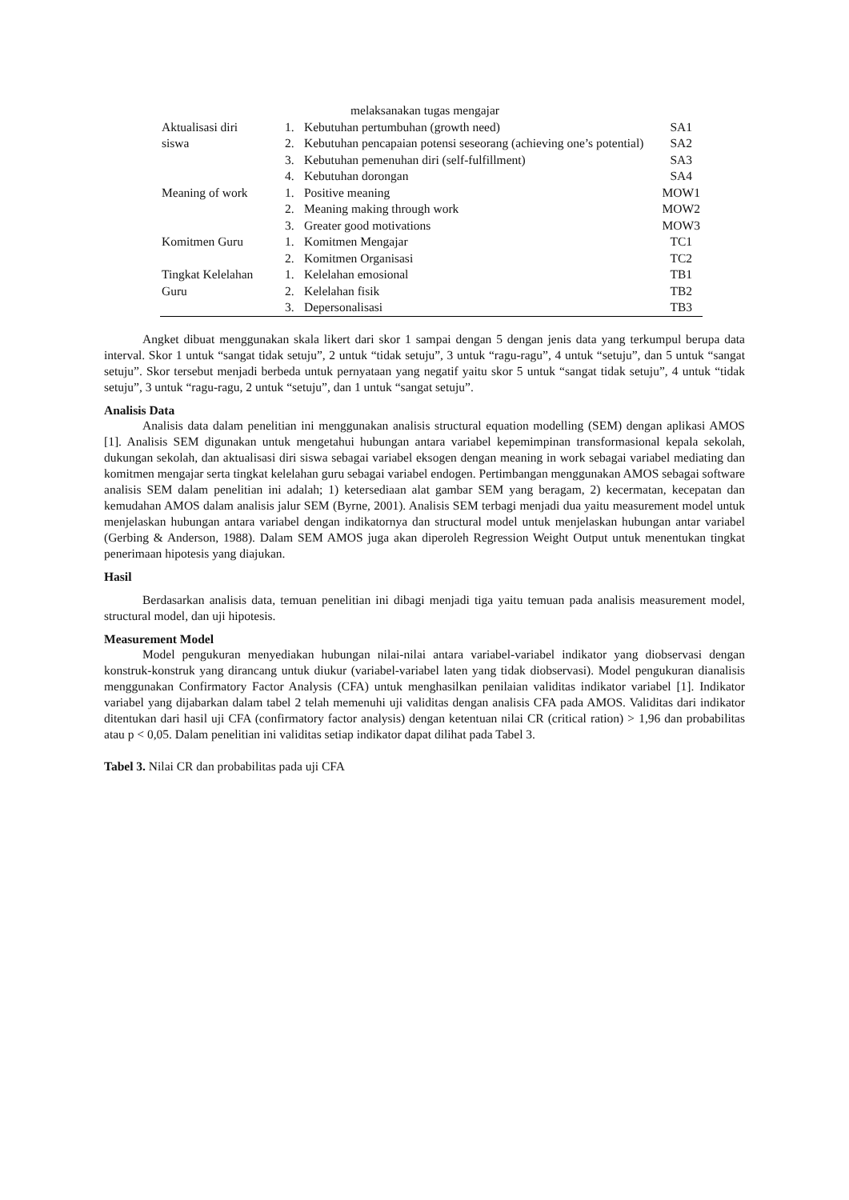| | | melaksanakan tugas mengajar | |
| Aktualisasi diri | 1. | Kebutuhan pertumbuhan (growth need) | SA1 |
| siswa | 2. | Kebutuhan pencapaian potensi seseorang (achieving one’s potential) | SA2 |
| | 3. | Kebutuhan pemenuhan diri (self-fulfillment) | SA3 |
| | 4. | Kebutuhan dorongan | SA4 |
| Meaning of work | 1. | Positive meaning | MOW1 |
| | 2. | Meaning making through work | MOW2 |
| | 3. | Greater good motivations | MOW3 |
| Komitmen Guru | 1. | Komitmen Mengajar | TC1 |
| | 2. | Komitmen Organisasi | TC2 |
| Tingkat Kelelahan | 1. | Kelelahan emosional | TB1 |
| Guru | 2. | Kelelahan fisik | TB2 |
| | 3. | Depersonalisasi | TB3 |
Angket dibuat menggunakan skala likert dari skor 1 sampai dengan 5 dengan jenis data yang terkumpul berupa data interval. Skor 1 untuk “sangat tidak setuju”, 2 untuk “tidak setuju”, 3 untuk “ragu-ragu”, 4 untuk “setuju”, dan 5 untuk “sangat setuju”. Skor tersebut menjadi berbeda untuk pernyataan yang negatif yaitu skor 5 untuk “sangat tidak setuju”, 4 untuk “tidak setuju”, 3 untuk “ragu-ragu, 2 untuk “setuju”, dan 1 untuk “sangat setuju”.
Analisis Data
Analisis data dalam penelitian ini menggunakan analisis structural equation modelling (SEM) dengan aplikasi AMOS [1]. Analisis SEM digunakan untuk mengetahui hubungan antara variabel kepemimpinan transformasional kepala sekolah, dukungan sekolah, dan aktualisasi diri siswa sebagai variabel eksogen dengan meaning in work sebagai variabel mediating dan komitmen mengajar serta tingkat kelelahan guru sebagai variabel endogen. Pertimbangan menggunakan AMOS sebagai software analisis SEM dalam penelitian ini adalah; 1) ketersediaan alat gambar SEM yang beragam, 2) kecermatan, kecepatan dan kemudahan AMOS dalam analisis jalur SEM (Byrne, 2001). Analisis SEM terbagi menjadi dua yaitu measurement model untuk menjelaskan hubungan antara variabel dengan indikatornya dan structural model untuk menjelaskan hubungan antar variabel (Gerbing & Anderson, 1988). Dalam SEM AMOS juga akan diperoleh Regression Weight Output untuk menentukan tingkat penerimaan hipotesis yang diajukan.
Hasil
Berdasarkan analisis data, temuan penelitian ini dibagi menjadi tiga yaitu temuan pada analisis measurement model, structural model, dan uji hipotesis.
Measurement Model
Model pengukuran menyediakan hubungan nilai-nilai antara variabel-variabel indikator yang diobservasi dengan konstruk-konstruk yang dirancang untuk diukur (variabel-variabel laten yang tidak diobservasi). Model pengukuran dianalisis menggunakan Confirmatory Factor Analysis (CFA) untuk menghasilkan penilaian validitas indikator variabel [1]. Indikator variabel yang dijabarkan dalam tabel 2 telah memenuhi uji validitas dengan analisis CFA pada AMOS. Validitas dari indikator ditentukan dari hasil uji CFA (confirmatory factor analysis) dengan ketentuan nilai CR (critical ration) > 1,96 dan probabilitas atau p < 0,05. Dalam penelitian ini validitas setiap indikator dapat dilihat pada Tabel 3.
Tabel 3. Nilai CR dan probabilitas pada uji CFA